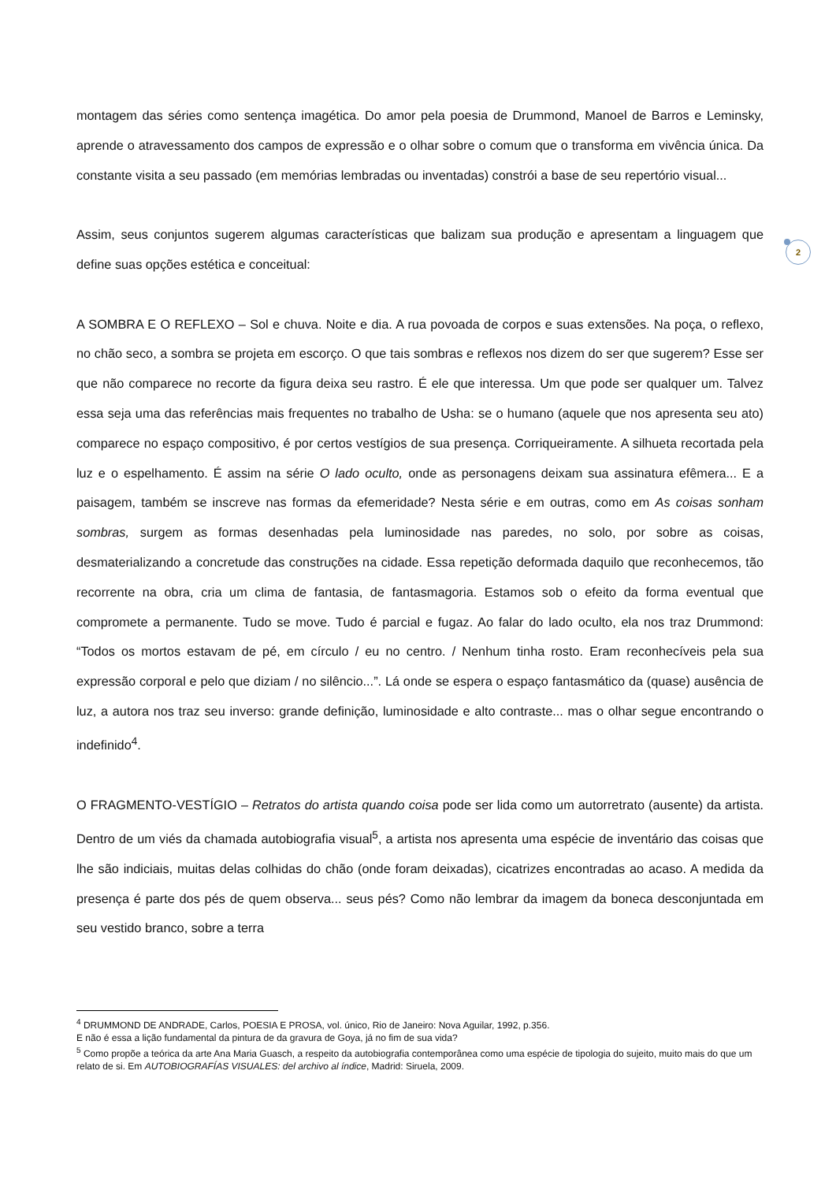montagem das séries como sentença imagética. Do amor pela poesia de Drummond, Manoel de Barros e Leminsky, aprende o atravessamento dos campos de expressão e o olhar sobre o comum que o transforma em vivência única. Da constante visita a seu passado (em memórias lembradas ou inventadas) constrói a base de seu repertório visual...
Assim, seus conjuntos sugerem algumas características que balizam sua produção e apresentam a linguagem que define suas opções estética e conceitual:
A SOMBRA E O REFLEXO – Sol e chuva. Noite e dia. A rua povoada de corpos e suas extensões. Na poça, o reflexo, no chão seco, a sombra se projeta em escorço. O que tais sombras e reflexos nos dizem do ser que sugerem? Esse ser que não comparece no recorte da figura deixa seu rastro. É ele que interessa. Um que pode ser qualquer um. Talvez essa seja uma das referências mais frequentes no trabalho de Usha: se o humano (aquele que nos apresenta seu ato) comparece no espaço compositivo, é por certos vestígios de sua presença. Corriqueiramente. A silhueta recortada pela luz e o espelhamento. É assim na série O lado oculto, onde as personagens deixam sua assinatura efêmera... E a paisagem, também se inscreve nas formas da efemeridade? Nesta série e em outras, como em As coisas sonham sombras, surgem as formas desenhadas pela luminosidade nas paredes, no solo, por sobre as coisas, desmaterializando a concretude das construções na cidade. Essa repetição deformada daquilo que reconhecemos, tão recorrente na obra, cria um clima de fantasia, de fantasmagoria. Estamos sob o efeito da forma eventual que compromete a permanente. Tudo se move. Tudo é parcial e fugaz. Ao falar do lado oculto, ela nos traz Drummond: “Todos os mortos estavam de pé, em círculo / eu no centro. / Nenhum tinha rosto. Eram reconhecíveis pela sua expressão corporal e pelo que diziam / no silêncio...”. Lá onde se espera o espaço fantasmático da (quase) ausência de luz, a autora nos traz seu inverso: grande definição, luminosidade e alto contraste... mas o olhar segue encontrando o indefinido<sup>4</sup>.
O FRAGMENTO-VESTÍGIO – Retratos do artista quando coisa pode ser lida como um autorretrato (ausente) da artista. Dentro de um viés da chamada autobiografia visual<sup>5</sup>, a artista nos apresenta uma espécie de inventário das coisas que lhe são indiciais, muitas delas colhidas do chão (onde foram deixadas), cicatrizes encontradas ao acaso. A medida da presença é parte dos pés de quem observa... seus pés? Como não lembrar da imagem da boneca desconjuntada em seu vestido branco, sobre a terra
2
<sup>4</sup> DRUMMOND DE ANDRADE, Carlos, POESIA E PROSA, vol. único, Rio de Janeiro: Nova Aguilar, 1992, p.356.
E não é essa a lição fundamental da pintura de da gravura de Goya, já no fim de sua vida?
<sup>5</sup> Como propõe a teórica da arte Ana Maria Guasch, a respeito da autobiografia contemporânea como uma espécie de tipologia do sujeito, muito mais do que um relato de si. Em AUTOBIOGRAFÍAS VISUALES: del archivo al índice, Madrid: Siruela, 2009.